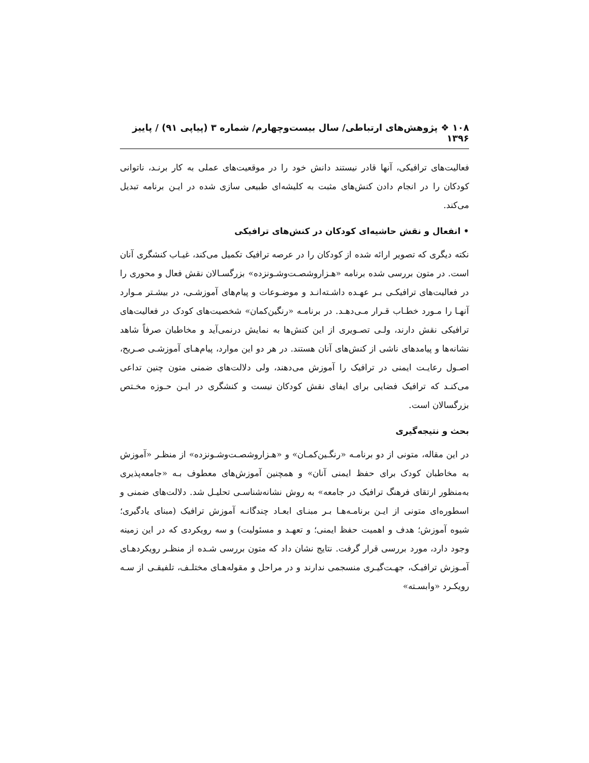۱۰۸ ❖ پژوهش‌های ارتباطی/ سال بیست‌وچهارم/ شماره ۳ (پیاپی ۹۱) / پاییز ۱۳۹۶
فعالیت‌های ترافیکی، آنها قادر نیستند دانش خود را در موقعیت‌های عملی به کار برنـد، ناتوانی کودکان را در انجام دادن کنش‌های مثبت به کلیشه‌ای طبیعی سازی شده در ایـن برنامه تبدیل می‌کند.
• انفعال و نقش حاشیه‌ای کودکان در کنش‌های ترافیکی
نکته دیگری که تصویر ارائه شده از کودکان را در عرصه ترافیک تکمیل می‌کند، غیـاب کنشگری آنان است. در متون بررسی شده برنامه «هـزاروشصـت‌وشـونزده» بزرگسـالان نقش فعال و محوری را در فعالیت‌های ترافیکـی بـر عهـده داشـته‌انـد و موضـوعات و پیام‌های آموزشـی، در بیشـتر مـوارد آنهـا را مـورد خطـاب قـرار مـی‌دهـد. در برنامـه «رنگین‌کمان» شخصیت‌های کودک در فعالیت‌های ترافیکی نقش دارند، ولـی تصـویری از این کنش‌ها به نمایش درنمی‌آید و مخاطبان صرفاً شاهد نشانه‌ها و پیامدهای ناشی از کنش‌های آنان هستند. در هر دو این موارد، پیام‌هـای آموزشـی صـریح، اصـول رعایـت ایمنی در ترافیک را آموزش می‌دهند، ولی دلالت‌های ضمنی متون چنین تداعی می‌کنـد که ترافیک فضایی برای ایفای نقش کودکان نیست و کنشگری در ایـن حـوزه مخـتص بزرگسالان است.
بحث و نتیجه‌گیری
در این مقاله، متونی از دو برنامـه «رنگـین‌کمـان» و «هـزاروشصـت‌وشـونزده» از منظـر «آموزش به مخاطبان کودک برای حفظ ایمنی آنان» و همچنین آموزش‌های معطوف بـه «جامعه‌پذیری به‌منظور ارتقای فرهنگ ترافیک در جامعه» به روش نشانه‌شناسـی تحلیـل شد. دلالت‌های ضمنی و اسطوره‌ای متونی از ایـن برنامـه‌هـا بـر مبنـای ابعـاد چندگانـه آموزش ترافیک (مبنای یادگیری؛ شیوه آموزش؛ هدف و اهمیت حفظ ایمنی؛ و تعهـد و مسئولیت) و سه رویکردی که در این زمینه وجود دارد، مورد بررسی قرار گرفت. نتایج نشان داد که متون بررسی شـده از منظـر رویکردهـای آمـوزش ترافیـک، جهـت‌گیـری منسجمی ندارند و در مراحل و مقوله‌هـای مختلـف، تلفیقـی از سـه رویکـرد «وابسـته»